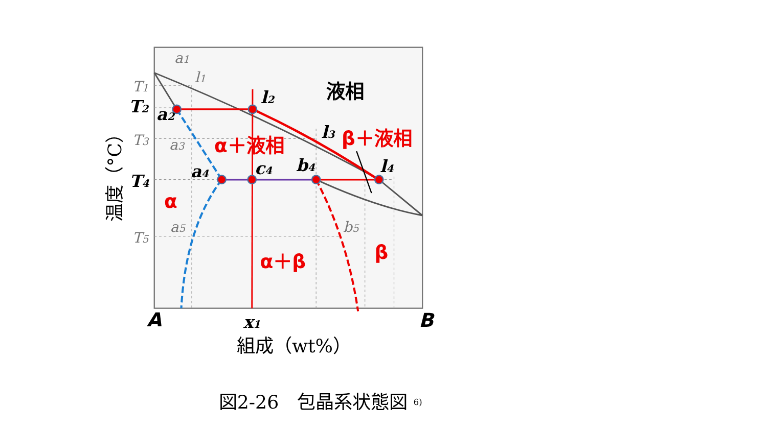a1
l1
液相
T1
T2
l2
a2
T3
a3
l3
β＋液相
α＋液相
a4
c4
b4
l4
T4
温度（°C）
α
a5
b5
T5
β
α＋β
A
x1
B
組成（wt%）
図2-26　包晶系状態図 6)